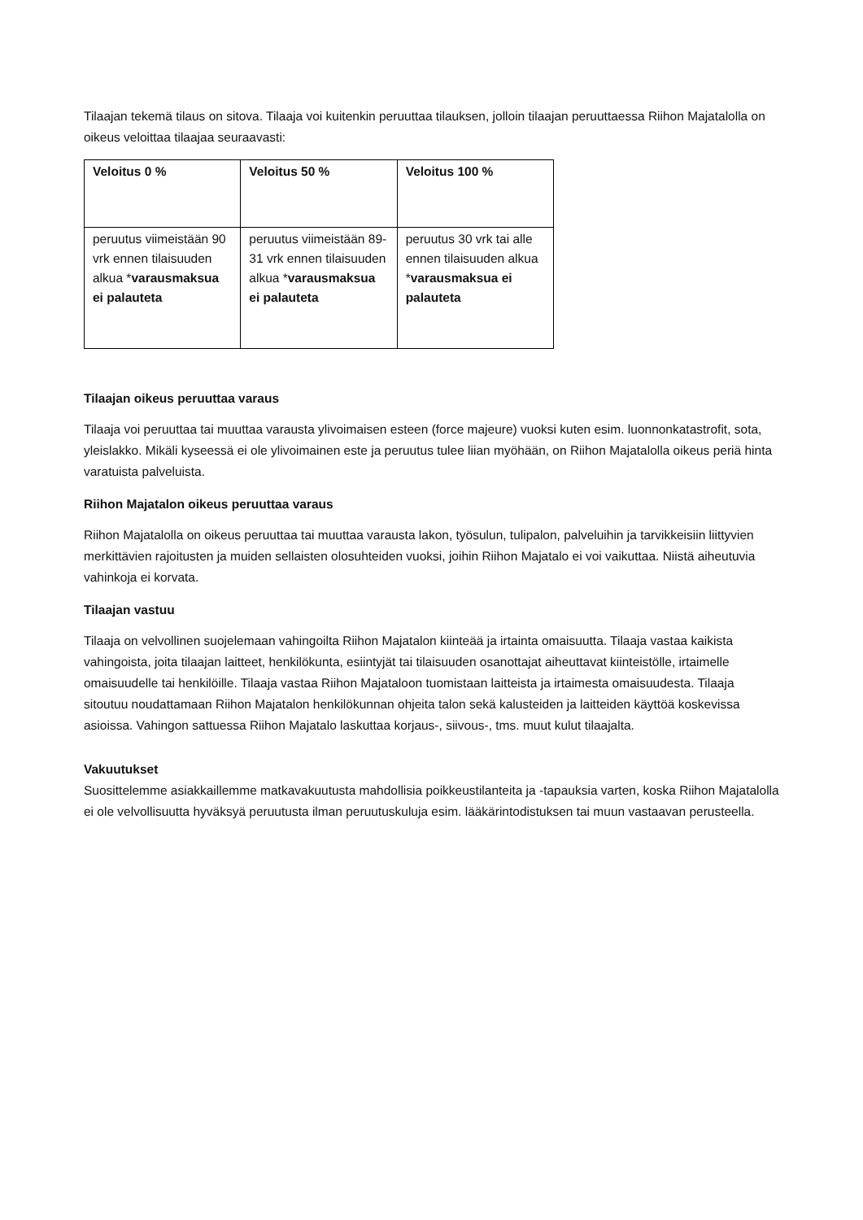Tilaajan tekemä tilaus on sitova. Tilaaja voi kuitenkin peruuttaa tilauksen, jolloin tilaajan peruuttaessa Riihon Majatalolla on oikeus veloittaa tilaajaa seuraavasti:
| Veloitus 0 % | Veloitus 50 % | Veloitus 100 % |
| --- | --- | --- |
| peruutus viimeistään 90 vrk ennen tilaisuuden alkua * varausmaksua ei palauteta | peruutus viimeistään 89-31 vrk ennen tilaisuuden alkua * varausmaksua ei palauteta | peruutus 30 vrk tai alle ennen tilaisuuden alkua * varausmaksua ei palauteta |
Tilaajan oikeus peruuttaa varaus
Tilaaja voi peruuttaa tai muuttaa varausta ylivoimaisen esteen (force majeure) vuoksi kuten esim. luonnonkatastrofit, sota, yleislakko. Mikäli kyseessä ei ole ylivoimainen este ja peruutus tulee liian myöhään, on Riihon Majatalolla oikeus periä hinta varatuista palveluista.
Riihon Majatalon oikeus peruuttaa varaus
Riihon Majatalolla on oikeus peruuttaa tai muuttaa varausta lakon, työsulun, tulipalon, palveluihin ja tarvikkeisiin liittyvien merkittävien rajoitusten ja muiden sellaisten olosuhteiden vuoksi, joihin Riihon Majatalo ei voi vaikuttaa. Niistä aiheutuvia vahinkoja ei korvata.
Tilaajan vastuu
Tilaaja on velvollinen suojelemaan vahingoilta Riihon Majatalon kiinteää ja irtainta omaisuutta. Tilaaja vastaa kaikista vahingoista, joita tilaajan laitteet, henkilökunta, esiintyjät tai tilaisuuden osanottajat aiheuttavat kiinteistölle, irtaimelle omaisuudelle tai henkilöille. Tilaaja vastaa Riihon Majataloon tuomistaan laitteista ja irtaimesta omaisuudesta. Tilaaja sitoutuu noudattamaan Riihon Majatalon henkilökunnan ohjeita talon sekä kalusteiden ja laitteiden käyttöä koskevissa asioissa. Vahingon sattuessa Riihon Majatalo laskuttaa korjaus-, siivous-, tms. muut kulut tilaajalta.
Vakuutukset
Suosittelemme asiakkaillemme matkavakuutusta mahdollisia poikkeustilanteita ja -tapauksia varten, koska Riihon Majatalolla ei ole velvollisuutta hyväksyä peruutusta ilman peruutuskuluja esim. lääkärintodistuksen tai muun vastaavan perusteella.